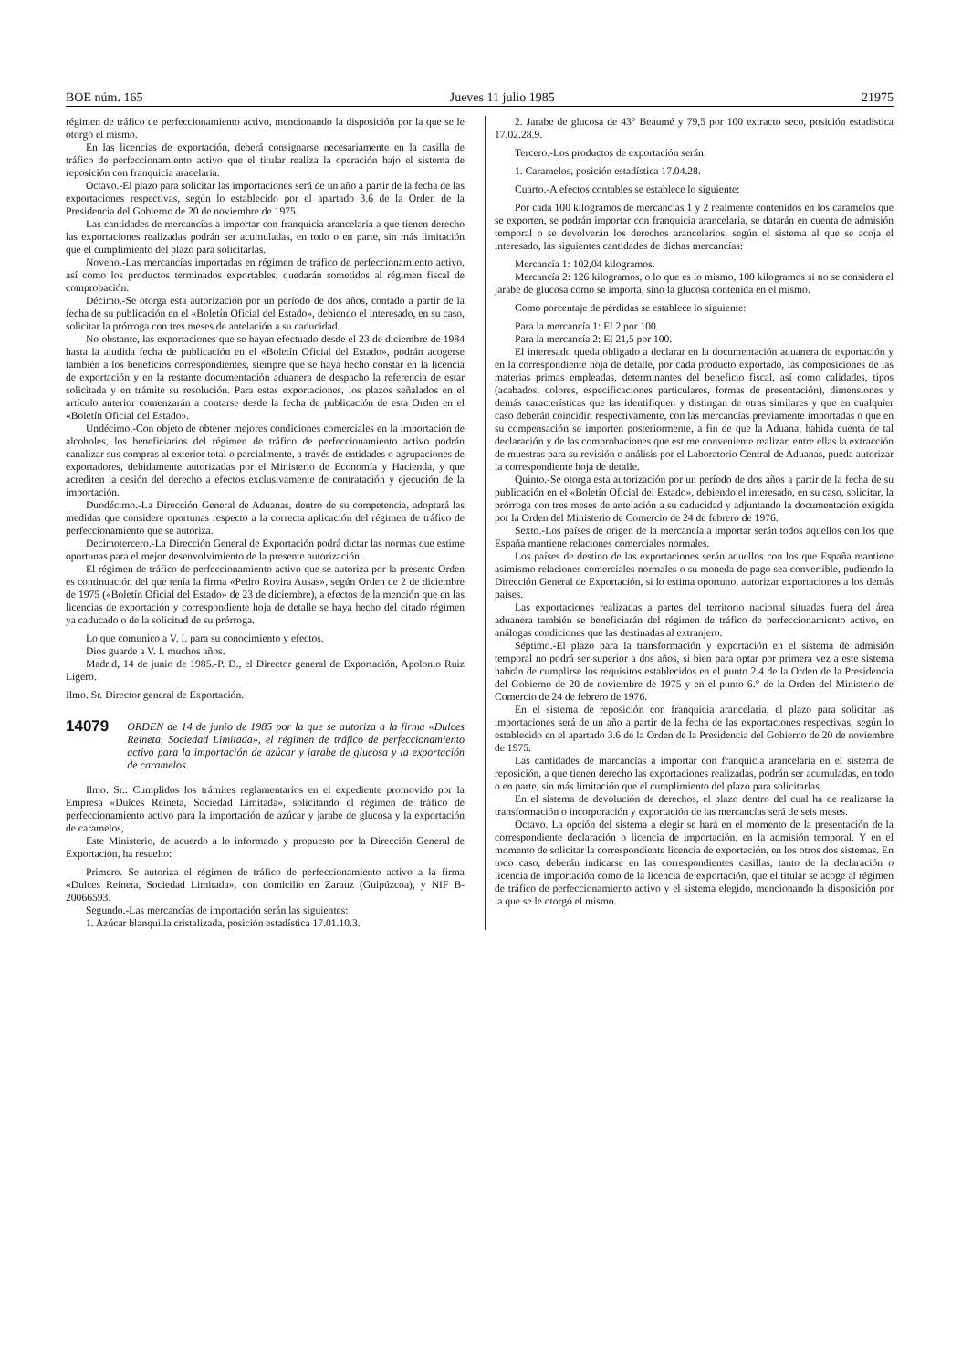BOE núm. 165 Jueves 11 julio 1985 21975
régimen de tráfico de perfeccionamiento activo, mencionando la disposición por la que se le otorgó el mismo.
En las licencias de exportación, deberá consignarse necesariamente en la casilla de tráfico de perfeccionamiento activo que el titular realiza la operación bajo el sistema de reposición con franquicia aracelaria.
Octavo.-El plazo para solicitar las importaciones será de un año a partir de la fecha de las exportaciones respectivas, según lo establecido por el apartado 3.6 de la Orden de la Presidencia del Gobierno de 20 de noviembre de 1975.
Las cantidades de mercancías a importar con franquicia arancelaria a que tienen derecho las exportaciones realizadas podrán ser acumuladas, en todo o en parte, sin más limitación que el cumplimiento del plazo para solicitarlas.
Noveno.-Las mercancías importadas en régimen de tráfico de perfeccionamiento activo, así como los productos terminados exportables, quedarán sometidos al régimen fiscal de comprobación.
Décimo.-Se otorga esta autorización por un período de dos años, contado a partir de la fecha de su publicación en el «Boletín Oficial del Estado», debiendo el interesado, en su caso, solicitar la prórroga con tres meses de antelación a su caducidad.
No obstante, las exportaciones que se hayan efectuado desde el 23 de diciembre de 1984 hasta la aludida fecha de publicación en el «Boletín Oficial del Estado», podrán acogerse también a los beneficios correspondientes, siempre que se haya hecho constar en la licencia de exportación y en la restante documentación aduanera de despacho la referencia de estar solicitada y en trámite su resolución. Para estas exportaciones, los plazos señalados en el artículo anterior comenzarán a contarse desde la fecha de publicación de esta Orden en el «Boletín Oficial del Estado».
Undécimo.-Con objeto de obtener mejores condiciones comerciales en la importación de alcoholes, los beneficiarios del régimen de tráfico de perfeccionamiento activo podrán canalizar sus compras al exterior total o parcialmente, a través de entidades o agrupaciones de exportadores, debidamente autorizadas por el Ministerio de Economía y Hacienda, y que acrediten la cesión del derecho a efectos exclusivamente de contratación y ejecución de la importación.
Duodécimo.-La Dirección General de Aduanas, dentro de su competencia, adoptará las medidas que considere oportunas respecto a la correcta aplicación del régimen de tráfico de perfeccionamiento que se autoriza.
Decimotercero.-La Dirección General de Exportación podrá dictar las normas que estime oportunas para el mejor desenvolvimiento de la presente autorización.
El régimen de tráfico de perfeccionamiento activo que se autoriza por la presente Orden es continuación del que tenía la firma «Pedro Rovira Ausas», según Orden de 2 de diciembre de 1975 («Boletín Oficial del Estado» de 23 de diciembre), a efectos de la mención que en las licencias de exportación y correspondiente hoja de detalle se haya hecho del citado régimen ya caducado o de la solicitud de su prórroga.
Lo que comunico a V. I. para su conocimiento y efectos.
Dios guarde a V. I. muchos años.
Madrid, 14 de junio de 1985.-P. D., el Director general de Exportación, Apolonio Ruiz Ligero.
Ilmo. Sr. Director general de Exportación.
14079 ORDEN de 14 de junio de 1985 por la que se autoriza a la firma «Dulces Reineta, Sociedad Limitada», el régimen de tráfico de perfeccionamiento activo para la importación de azúcar y jarabe de glucosa y la exportación de caramelos.
Ilmo. Sr.: Cumplidos los trámites reglamentarios en el expediente promovido por la Empresa «Dulces Reineta, Sociedad Limitada», solicitando el régimen de tráfico de perfeccionamiento activo para la importación de azúcar y jarabe de glucosa y la exportación de caramelos,
Este Ministerio, de acuerdo a lo informado y propuesto por la Dirección General de Exportación, ha resuelto:
Primero. Se autoriza el régimen de tráfico de perfeccionamiento activo a la firma «Dulces Reineta, Sociedad Limitada», con domicilio en Zarauz (Guipúzcoa), y NIF B-20066593.
Segundo.-Las mercancías de importación serán las siguientes:
1. Azúcar blanquilla cristalizada, posición estadística 17.01.10.3.
2. Jarabe de glucosa de 43° Beaumé y 79,5 por 100 extracto seco, posición estadística 17.02.28.9.
Tercero.-Los productos de exportación serán:
1. Caramelos, posición estadística 17.04.28.
Cuarto.-A efectos contables se establece lo siguiente:
Por cada 100 kilogramos de mercancías 1 y 2 realmente contenidos en los caramelos que se exporten, se podrán importar con franquicia arancelaria, se datarán en cuenta de admisión temporal o se devolverán los derechos arancelarios, según el sistema al que se acoja el interesado, las siguientes cantidades de dichas mercancías:
Mercancía 1: 102,04 kilogramos.
Mercancía 2: 126 kilogramos, o lo que es lo mismo, 100 kilogramos si no se considera el jarabe de glucosa como se importa, sino la glucosa contenida en el mismo.
Como porcentaje de pérdidas se establece lo siguiente:
Para la mercancía 1: El 2 por 100.
Para la mercancía 2: El 21,5 por 100.
El interesado queda obligado a declarar en la documentación aduanera de exportación y en la correspondiente hoja de detalle, por cada producto exportado, las composiciones de las materias primas empleadas, determinantes del beneficio fiscal, así como calidades, tipos (acabados, colores, especificaciones particulares, formas de presentación), dimensiones y demás características que las identifiquen y distingan de otras similares y que en cualquier caso deberán coincidir, respectivamente, con las mercancías previamente importadas o que en su compensación se importen posteriormente, a fin de que la Aduana, habida cuenta de tal declaración y de las comprobaciones que estime conveniente realizar, entre ellas la extracción de muestras para su revisión o análisis por el Laboratorio Central de Aduanas, pueda autorizar la correspondiente hoja de detalle.
Quinto.-Se otorga esta autorización por un período de dos años a partir de la fecha de su publicación en el «Boletín Oficial del Estado», debiendo el interesado, en su caso, solicitar, la prórroga con tres meses de antelación a su caducidad y adjuntando la documentación exigida por la Orden del Ministerio de Comercio de 24 de febrero de 1976.
Sexto.-Los países de origen de la mercancía a importar serán todos aquellos con los que España mantiene relaciones comerciales normales.
Los países de destino de las exportaciones serán aquellos con los que España mantiene asimismo relaciones comerciales normales o su moneda de pago sea convertible, pudiendo la Dirección General de Exportación, si lo estima oportuno, autorizar exportaciones a los demás países.
Las exportaciones realizadas a partes del territorio nacional situadas fuera del área aduanera también se beneficiarán del régimen de tráfico de perfeccionamiento activo, en análogas condiciones que las destinadas al extranjero.
Séptimo.-El plazo para la transformación y exportación en el sistema de admisión temporal no podrá ser superior a dos años, si bien para optar por primera vez a este sistema habrán de cumplirse los requisitos establecidos en el punto 2.4 de la Orden de la Presidencia del Gobierno de 20 de noviembre de 1975 y en el punto 6.° de la Orden del Ministerio de Comercio de 24 de febrero de 1976.
En el sistema de reposición con franquicia arancelaria, el plazo para solicitar las importaciones será de un año a partir de la fecha de las exportaciones respectivas, según lo establecido en el apartado 3.6 de la Orden de la Presidencia del Gobierno de 20 de noviembre de 1975.
Las cantidades de marcancías a importar con franquicia arancelaria en el sistema de reposición, a que tienen derecho las exportaciones realizadas, podrán ser acumuladas, en todo o en parte, sin más limitación que el cumplimiento del plazo para solicitarlas.
En el sistema de devolución de derechos, el plazo dentro del cual ha de realizarse la transformación o incorporación y exportación de las mercancías será de seis meses.
Octavo. La opción del sistema a elegir se hará en el momento de la presentación de la correspondiente declaración o licencia de importación, en la admisión temporal. Y en el momento de solicitar la correspondiente licencia de exportación, en los otros dos sistemas. En todo caso, deberán indicarse en las correspondientes casillas, tanto de la declaración o licencia de importación como de la licencia de exportación, que el titular se acoge al régimen de tráfico de perfeccionamiento activo y el sistema elegido, mencionando la disposición por la que se le otorgó el mismo.